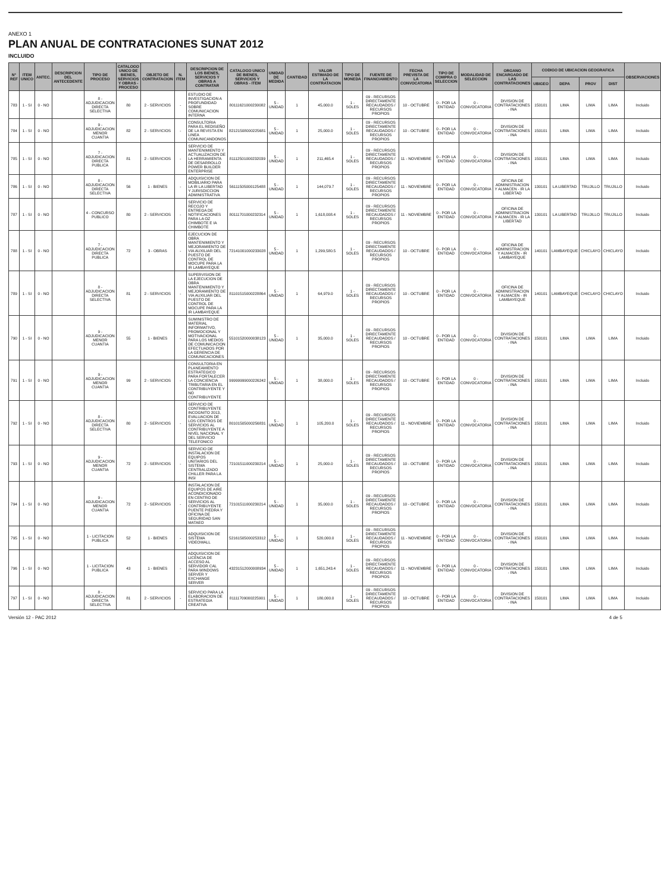ANEXO 1
PLAN ANUAL DE CONTRATACIONES SUNAT 2012
INCLUIDO
| N° REF | ITEM UNICO | ANTEC. | DESCRIPCION DEL ANTECEDENTE | TIPO DE PROCESO | CATALOGO UNICO DE BIENES, SERVICIOS Y OBRAS - PROCESO | OBJETO DE CONTRATACION | N. ITEM | DESCRIPCION DE LOS BIENES, SERVICIOS Y OBRAS A CONTRATAR | CATALOGO UNICO DE BIENES, SERVICIOS Y OBRAS - ITEM | UNIDAD DE MEDIDA | CANTIDAD | VALOR ESTIMADO DE LA CONTRATACION | TIPO DE MONEDA | FUENTE DE FINANCIAMIENTO | FECHA PREVISTA DE LA CONVOCATORIA | TIPO DE COMPRA O SELECCION | MODALIDAD DE SELECCION | ORGANO ENCARGADO DE LAS CONTRATACIONES | CODIGO DE UBICACION GEOGRAFICA | | | | OBSERVACIONES |
| --- | --- | --- | --- | --- | --- | --- | --- | --- | --- | --- | --- | --- | --- | --- | --- | --- | --- | --- | --- | --- | --- | --- | --- |
| | | | | | | | | | | | | | | | | | | | UBIGEO | DEPA | PROV | DIST | |
| 783 | 1 - SI | 0 - NO | | 8 - ADJUDICACION DIRECTA SELECTIVA | 80 | 2 - SERVICIOS | - | ESTUDIO DE INVESTIGACION A PROFUNDIDAD SOBRE COMUNICACION INTERNA | 80111621000230082 | 5 - UNIDAD | 1 | 45,000.0 | 1 - SOLES | 09 - RECURSOS DIRECTAMENTE RECAUDADOS / RECURSOS PROPIOS | 10 - OCTUBRE | 0 - POR LA ENTIDAD | 0 - CONVOCATORIA | DIVISION DE CONTRATACIONES - INA | 150101 | LIMA | LIMA | LIMA | Incluido |
| 784 | 1 - SI | 0 - NO | | 9 - ADJUDICACION MENOR CUANTIA | 82 | 2 - SERVICIOS | - | CONSULTORIA PARA EL REDISEÑO DE LA REVISTA EN LINEA COMUNICANDONOS | 82121508000225681 | 5 - UNIDAD | 1 | 25,000.0 | 1 - SOLES | 09 - RECURSOS DIRECTAMENTE RECAUDADOS / RECURSOS PROPIOS | 10 - OCTUBRE | 0 - POR LA ENTIDAD | 0 - CONVOCATORIA | DIVISION DE CONTRATACIONES - INA | 150101 | LIMA | LIMA | LIMA | Incluido |
| 785 | 1 - SI | 0 - NO | | 7 - ADJUDICACION DIRECTA PUBLICA | 81 | 2 - SERVICIOS | - | SERVICIO DE MANTENIMIENTO Y ACTUALIZACION DE LA HERRAMIENTA DE DESARROLLO POWER BUILDER ENTERPRISE | 81112501000232039 | 5 - UNIDAD | 1 | 211,465.4 | 1 - SOLES | 09 - RECURSOS DIRECTAMENTE RECAUDADOS / RECURSOS PROPIOS | 11 - NOVIEMBRE | 0 - POR LA ENTIDAD | 0 - CONVOCATORIA | DIVISION DE CONTRATACIONES - INA | 150101 | LIMA | LIMA | LIMA | Incluido |
| 786 | 1 - SI | 0 - NO | | 8 - ADJUDICACION DIRECTA SELECTIVA | 56 | 1 - BIENES | - | ADQUISICION DE MOBILIARIO PARA LA IR LA LIBERTAD Y JURISDICCION ADMINISTRATIVA | 56111505000125488 | 5 - UNIDAD | 1 | 144,079.7 | 1 - SOLES | 09 - RECURSOS DIRECTAMENTE RECAUDADOS / RECURSOS PROPIOS | 11 - NOVIEMBRE | 0 - POR LA ENTIDAD | 0 - CONVOCATORIA | OFICINA DE ADMINISTRACION Y ALMACEN - IR LA LIBERTAD | 130101 | LA LIBERTAD | TRUJILLO | TRUJILLO | Incluido |
| 787 | 1 - SI | 0 - NO | | 4 - CONCURSO PUBLICO | 80 | 2 - SERVICIOS | - | SERVICIO DE RECOJO Y ENTREGA DE NOTIFICACIONES PARA LA OZ CHIMBOTE E IA CHIMBOTE | 80111701000232314 | 5 - UNIDAD | 1 | 1,618,008.4 | 1 - SOLES | 09 - RECURSOS DIRECTAMENTE RECAUDADOS / RECURSOS PROPIOS | 11 - NOVIEMBRE | 0 - POR LA ENTIDAD | 0 - CONVOCATORIA | OFICINA DE ADMINISTRACION Y ALMACEN - IR LA LIBERTAD | 130101 | LA LIBERTAD | TRUJILLO | TRUJILLO | Incluido |
| 788 | 1 - SI | 0 - NO | | 7 - ADJUDICACION DIRECTA PUBLICA | 72 | 3 - OBRAS | - | EJECUCION DE OBRA MANTENIMIENTO Y MEJORAMIENTO DE VIA AUXILIAR DEL PUESTO DE CONTROL DE MOCUPE PARA LA IR LAMBAYEQUE | 72141001000233028 | 5 - UNIDAD | 1 | 1,299,580.5 | 1 - SOLES | 09 - RECURSOS DIRECTAMENTE RECAUDADOS / RECURSOS PROPIOS | 10 - OCTUBRE | 0 - POR LA ENTIDAD | 0 - CONVOCATORIA | OFICINA DE ADMINISTRACION Y ALMACEN - IR LAMBAYEQUE | 140101 | LAMBAYEQUE | CHICLAYO | CHICLAYO | Incluido |
| 789 | 1 - SI | 0 - NO | | 8 - ADJUDICACION DIRECTA SELECTIVA | 81 | 2 - SERVICIOS | - | SUPERVISION DE LA EJECUCION DE OBRA MANTENIMIENTO Y MEJORAMIENTO DE VIA AUXILIAR DEL PUESTO DE CONTROL DE MOCUPE PARA LA IR LAMBAYEQUE | 81101515000228864 | 5 - UNIDAD | 1 | 64,979.0 | 1 - SOLES | 09 - RECURSOS DIRECTAMENTE RECAUDADOS / RECURSOS PROPIOS | 10 - OCTUBRE | 0 - POR LA ENTIDAD | 0 - CONVOCATORIA | OFICINA DE ADMINISTRACION Y ALMACEN - IR LAMBAYEQUE | 140101 | LAMBAYEQUE | CHICLAYO | CHICLAYO | Incluido |
| 790 | 1 - SI | 0 - NO | | 9 - ADJUDICACION MENOR CUANTIA | 55 | 1 - BIENES | - | SUMINISTRO DE MATERIAL INFORMATIVO, PROMOCIONAL Y MOTIVACIONAL PARA LOS MEDIOS DE COMUNICACION EFECTUADOS POR LA GERENCIA DE COMUNICACIONES | 55101520000038123 | 5 - UNIDAD | 1 | 35,000.0 | 1 - SOLES | 09 - RECURSOS DIRECTAMENTE RECAUDADOS / RECURSOS PROPIOS | 10 - OCTUBRE | 0 - POR LA ENTIDAD | 0 - CONVOCATORIA | DIVISION DE CONTRATACIONES - INA | 150101 | LIMA | LIMA | LIMA | Incluido |
| 791 | 1 - SI | 0 - NO | | 9 - ADJUDICACION MENOR CUANTIA | 99 | 2 - SERVICIOS | - | CONSULTORIA EN PLANEAMIENTO ESTRATEGICO PARA FORTALECER LA CONCIENCIA TRIBUTARIA EN EL CONTRIBUYENTE Y NO CONTRIBUYENTE | 99999999000226242 | 5 - UNIDAD | 1 | 38,000.0 | 1 - SOLES | 09 - RECURSOS DIRECTAMENTE RECAUDADOS / RECURSOS PROPIOS | 10 - OCTUBRE | 0 - POR LA ENTIDAD | 0 - CONVOCATORIA | DIVISION DE CONTRATACIONES - INA | 150101 | LIMA | LIMA | LIMA | Incluido |
| 792 | 1 - SI | 0 - NO | | 8 - ADJUDICACION DIRECTA SELECTIVA | 80 | 2 - SERVICIOS | - | SERVICIO DE CONTRIBUYENTE INCOGNITO 2013, EVALUACION DE LOS CENTROS DE SERVICIOS AL CONTRIBUYENTE A NIVEL NACIONAL Y DEL SERVICIO TELEFONICO | 80101505000256831 | 5 - UNIDAD | 1 | 105,200.0 | 1 - SOLES | 09 - RECURSOS DIRECTAMENTE RECAUDADOS / RECURSOS PROPIOS | 11 - NOVIEMBRE | 0 - POR LA ENTIDAD | 0 - CONVOCATORIA | DIVISION DE CONTRATACIONES - INA | 150101 | LIMA | LIMA | LIMA | Incluido |
| 793 | 1 - SI | 0 - NO | | 9 - ADJUDICACION MENOR CUANTIA | 72 | 2 - SERVICIOS | - | SERVICIO DE INSTALACION DE EQUIPOS UNITARIOS DEL SISTEMA CENTRALIZADO CHILLER PARA LA INSI | 72101511000230214 | 5 - UNIDAD | 1 | 25,000.0 | 1 - SOLES | 09 - RECURSOS DIRECTAMENTE RECAUDADOS / RECURSOS PROPIOS | 10 - OCTUBRE | 0 - POR LA ENTIDAD | 0 - CONVOCATORIA | DIVISION DE CONTRATACIONES - INA | 150101 | LIMA | LIMA | LIMA | Incluido |
| 794 | 1 - SI | 0 - NO | | 9 - ADJUDICACION MENOR CUANTIA | 72 | 2 - SERVICIOS | - | INSTALACION DE EQUIPOS DE AIRE ACONDICIONADO EN CENTRO DE SERVICIOS AL CONTRIBUYENTE PUENTE PIEDRA Y OFICINA DE SEGURIDAD SAN MATAEO | 72101511000230214 | 5 - UNIDAD | 1 | 35,000.0 | 1 - SOLES | 09 - RECURSOS DIRECTAMENTE RECAUDADOS / RECURSOS PROPIOS | 10 - OCTUBRE | 0 - POR LA ENTIDAD | 0 - CONVOCATORIA | DIVISION DE CONTRATACIONES - INA | 150101 | LIMA | LIMA | LIMA | Incluido |
| 795 | 1 - SI | 0 - NO | | 1 - LICITACION PUBLICA | 52 | 1 - BIENES | - | ADQUISICION DE SISTEMA VIDEOWALL | 52161505000253312 | 5 - UNIDAD | 1 | 520,000.0 | 1 - SOLES | 09 - RECURSOS DIRECTAMENTE RECAUDADOS / RECURSOS PROPIOS | 11 - NOVIEMBRE | 0 - POR LA ENTIDAD | 0 - CONVOCATORIA | DIVISION DE CONTRATACIONES - INA | 150101 | LIMA | LIMA | LIMA | Incluido |
| 796 | 1 - SI | 0 - NO | | 1 - LICITACION PUBLICA | 43 | 1 - BIENES | - | ADQUISICION DE LICENCIA DE ACCESO AL SERVIDOR CAL PARA WINDOWS SERVER Y EXCHANGE SERVER | 43231512000008934 | 5 - UNIDAD | 1 | 1,651,243.4 | 1 - SOLES | 09 - RECURSOS DIRECTAMENTE RECAUDADOS / RECURSOS PROPIOS | 11 - NOVIEMBRE | 0 - POR LA ENTIDAD | 0 - CONVOCATORIA | DIVISION DE CONTRATACIONES - INA | 150101 | LIMA | LIMA | LIMA | Incluido |
| 797 | 1 - SI | 0 - NO | | 8 - ADJUDICACION DIRECTA SELECTIVA | 81 | 2 - SERVICIOS | - | SERVICIO PARA LA ELABORACION DE ESTRATEGIA CREATIVA | 81111709000225901 | 5 - UNIDAD | 1 | 180,000.0 | 1 - SOLES | 09 - RECURSOS DIRECTAMENTE RECAUDADOS / RECURSOS PROPIOS | 10 - OCTUBRE | 0 - POR LA ENTIDAD | 0 - CONVOCATORIA | DIVISION DE CONTRATACIONES - INA | 150101 | LIMA | LIMA | LIMA | Incluido |
Versión 12 - PAC 2012 4 de 5